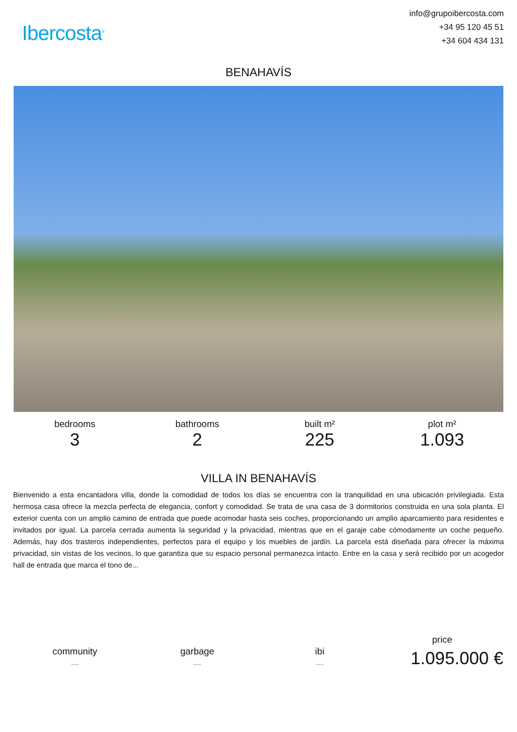Ibercosta<sup>®</sup>
info@grupoibercosta.com
+34 95 120 45 51
+34 604 434 131
BENAHAVÍS
bedrooms
3
bathrooms
2
built m²
225
plot m²
1.093
VILLA IN BENAHAVÍS
Bienvenido a esta encantadora villa, donde la comodidad de todos los días se encuentra con la tranquilidad en una ubicación privilegiada. Esta hermosa casa ofrece la mezcla perfecta de elegancia, confort y comodidad. Se trata de una casa de 3 dormitorios construida en una sola planta. El exterior cuenta con un amplio camino de entrada que puede acomodar hasta seis coches, proporcionando un amplio aparcamiento para residentes e invitados por igual. La parcela cerrada aumenta la seguridad y la privacidad, mientras que en el garaje cabe cómodamente un coche pequeño. Además, hay dos trasteros independientes, perfectos para el equipo y los muebles de jardín. La parcela está diseñada para ofrecer la máxima privacidad, sin vistas de los vecinos, lo que garantiza que su espacio personal permanezca intacto. Entre en la casa y será recibido por un acogedor hall de entrada que marca el tono de...
community
---
garbage
---
ibi
---
price
1.095.000 €